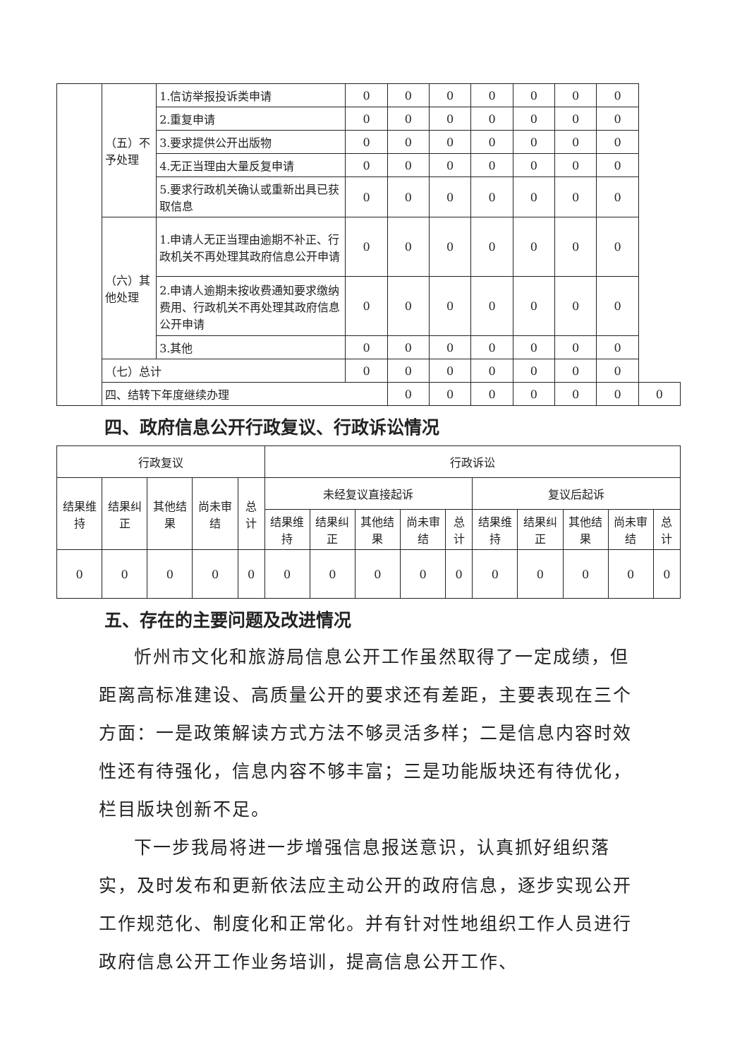| | （五）不予处理 | 1.信访举报投诉类申请 | 0 | 0 | 0 | 0 | 0 | 0 | 0 | |
| | | 2.重复申请 | 0 | 0 | 0 | 0 | 0 | 0 | 0 | |
| | | 3.要求提供公开出版物 | 0 | 0 | 0 | 0 | 0 | 0 | 0 | |
| | | 4.无正当理由大量反复申请 | 0 | 0 | 0 | 0 | 0 | 0 | 0 | |
| | | 5.要求行政机关确认或重新出具已获取信息 | 0 | 0 | 0 | 0 | 0 | 0 | 0 | |
| | （六）其他处理 | 1.申请人无正当理由逾期不补正、行政机关不再处理其政府信息公开申请 | 0 | 0 | 0 | 0 | 0 | 0 | 0 | |
| | | 2.申请人逾期未按收费通知要求缴纳费用、行政机关不再处理其政府信息公开申请 | 0 | 0 | 0 | 0 | 0 | 0 | 0 | |
| | | 3.其他 | 0 | 0 | 0 | 0 | 0 | 0 | 0 | |
| | （七）总计 | | 0 | 0 | 0 | 0 | 0 | 0 | 0 | |
| | 四、结转下年度继续办理 | | | 0 | 0 | 0 | 0 | 0 | 0 | 0 |
四、政府信息公开行政复议、行政诉讼情况
| 行政复议 | | | | | 行政诉讼 | | | | | | | | | |
| --- | --- | --- | --- | --- | --- | --- | --- | --- | --- | --- | --- | --- | --- | --- |
| 结果维持 | 结果纠正 | 其他结果 | 尚未审结 | 总计 | 未经复议直接起诉 | | | | | 复议后起诉 | | | | |
| | | | | | 结果维持 | 结果纠正 | 其他结果 | 尚未审结 | 总计 | 结果维持 | 结果纠正 | 其他结果 | 尚未审结 | 总计 |
| 0 | 0 | 0 | 0 | 0 | 0 | 0 | 0 | 0 | 0 | 0 | 0 | 0 | 0 | 0 |
五、存在的主要问题及改进情况
忻州市文化和旅游局信息公开工作虽然取得了一定成绩，但距离高标准建设、高质量公开的要求还有差距，主要表现在三个方面：一是政策解读方式方法不够灵活多样；二是信息内容时效性还有待强化，信息内容不够丰富；三是功能版块还有待优化，栏目版块创新不足。
下一步我局将进一步增强信息报送意识，认真抓好组织落实，及时发布和更新依法应主动公开的政府信息，逐步实现公开工作规范化、制度化和正常化。并有针对性地组织工作人员进行政府信息公开工作业务培训，提高信息公开工作、